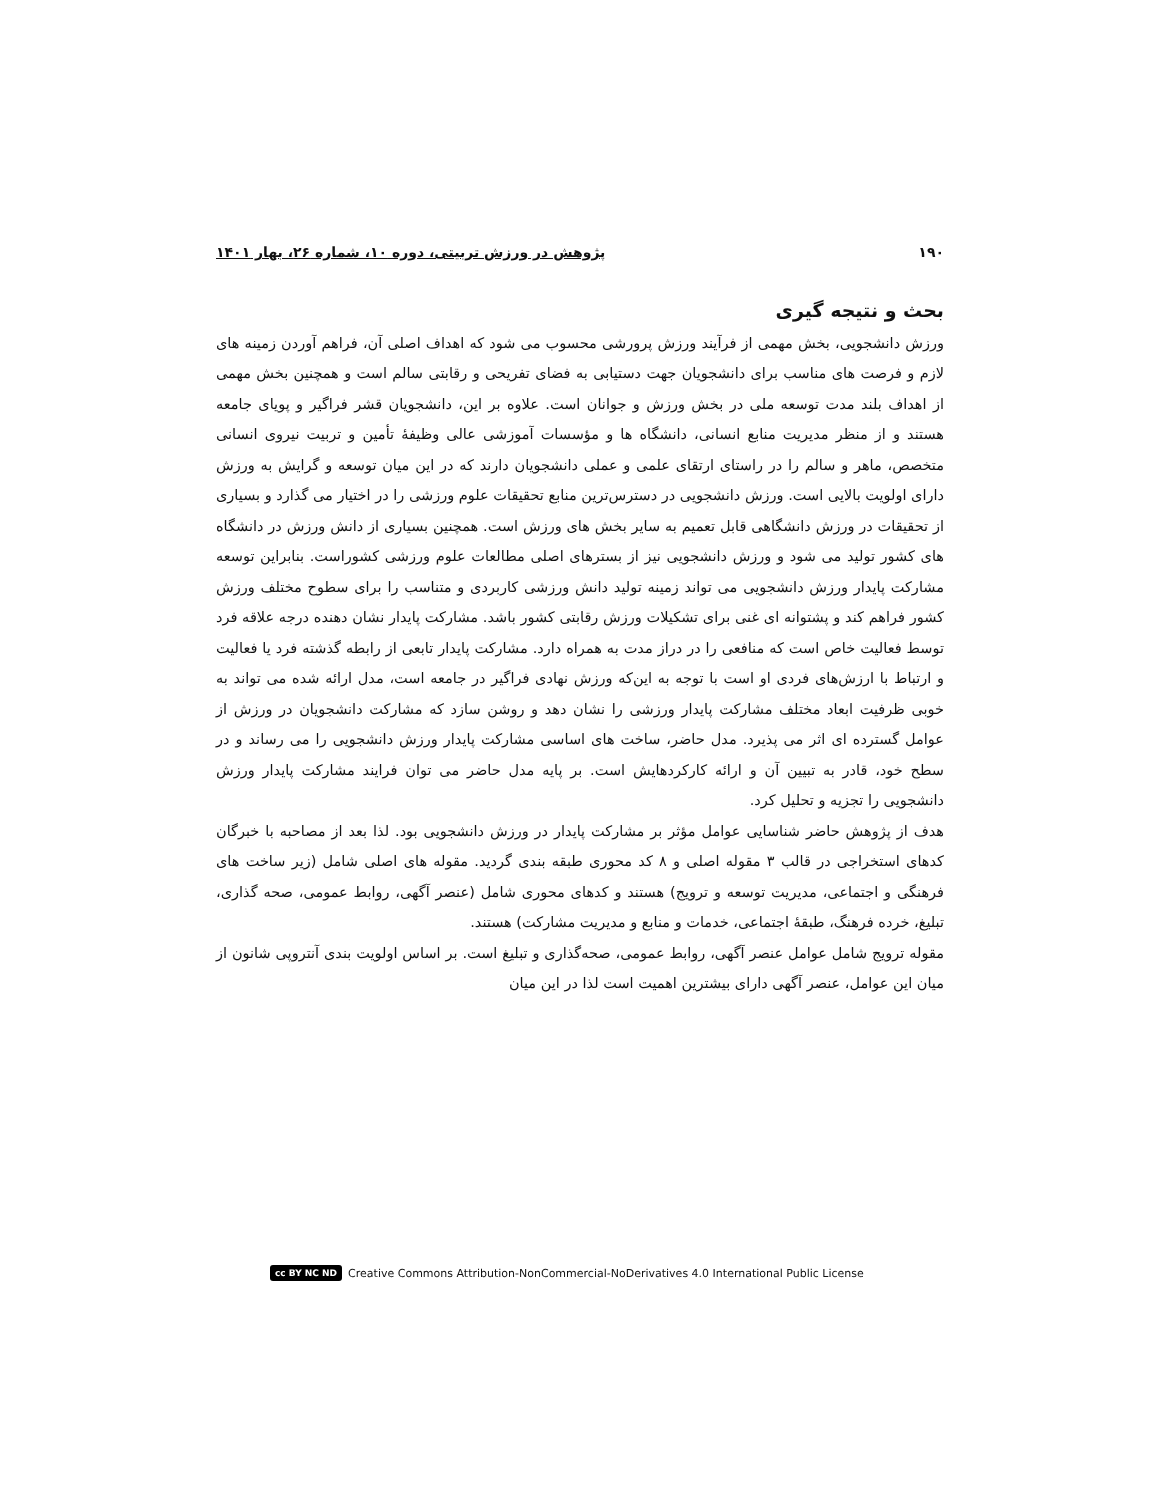۱۹۰ پژوهش در ورزش تربیتی، دوره ۱۰، شماره ۲۶، بهار ۱۴۰۱
بحث و نتیجه گیری
ورزش دانشجویی، بخش مهمی از فرآیند ورزش پرورشی محسوب می شود که اهداف اصلی آن، فراهم آوردن زمینه های لازم و فرصت های مناسب برای دانشجویان جهت دستیابی به فضای تفریحی و رقابتی سالم است و همچنین بخش مهمی از اهداف بلند مدت توسعه ملی در بخش ورزش و جوانان است. علاوه بر این، دانشجویان قشر فراگیر و پویای جامعه هستند و از منظر مدیریت منابع انسانی، دانشگاه ها و مؤسسات آموزشی عالی وظیفهٔ تأمین و تربیت نیروی انسانی متخصص، ماهر و سالم را در راستای ارتقای علمی و عملی دانشجویان دارند که در این میان توسعه و گرایش به ورزش دارای اولویت بالایی است. ورزش دانشجویی در دسترس‌ترین منابع تحقیقات علوم ورزشی را در اختیار می گذارد و بسیاری از تحقیقات در ورزش دانشگاهی قابل تعمیم به سایر بخش های ورزش است. همچنین بسیاری از دانش ورزش در دانشگاه های کشور تولید می شود و ورزش دانشجویی نیز از بسترهای اصلی مطالعات علوم ورزشی کشوراست. بنابراین توسعه مشارکت پایدار ورزش دانشجویی می تواند زمینه تولید دانش ورزشی کاربردی و متناسب را برای سطوح مختلف ورزش کشور فراهم کند و پشتوانه ای غنی برای تشکیلات ورزش رقابتی کشور باشد. مشارکت پایدار نشان دهنده درجه علاقه فرد توسط فعالیت خاص است که منافعی را در دراز مدت به همراه دارد. مشارکت پایدار تابعی از رابطه گذشته فرد یا فعالیت و ارتباط با ارزش‌های فردی او است با توجه به این‌که ورزش نهادی فراگیر در جامعه است، مدل ارائه شده می تواند به خوبی ظرفیت ابعاد مختلف مشارکت پایدار ورزشی را نشان دهد و روشن سازد که مشارکت دانشجویان در ورزش از عوامل گسترده ای اثر می پذیرد. مدل حاضر، ساخت های اساسی مشارکت پایدار ورزش دانشجویی را می رساند و در سطح خود، قادر به تبیین آن و ارائه کارکردهایش است. بر پایه مدل حاضر می توان فرایند مشارکت پایدار ورزش دانشجویی را تجزیه و تحلیل کرد.
هدف از پژوهش حاضر شناسایی عوامل مؤثر بر مشارکت پایدار در ورزش دانشجویی بود. لذا بعد از مصاحبه با خبرگان کدهای استخراجی در قالب ۳ مقوله اصلی و ۸ کد محوری طبقه بندی گردید. مقوله های اصلی شامل (زیر ساخت های فرهنگی و اجتماعی، مدیریت توسعه و ترویج) هستند و کدهای محوری شامل (عنصر آگهی، روابط عمومی، صحه گذاری، تبلیغ، خرده فرهنگ، طبقهٔ اجتماعی، خدمات و منابع و مدیریت مشارکت) هستند.
مقوله ترویج شامل عوامل عنصر آگهی، روابط عمومی، صحه‌گذاری و تبلیغ است. بر اساس اولویت بندی آنتروپی شانون از میان این عوامل، عنصر آگهی دارای بیشترین اهمیت است لذا در این میان
cc BY NC ND Creative Commons Attribution-NonCommercial-NoDerivatives 4.0 International Public License